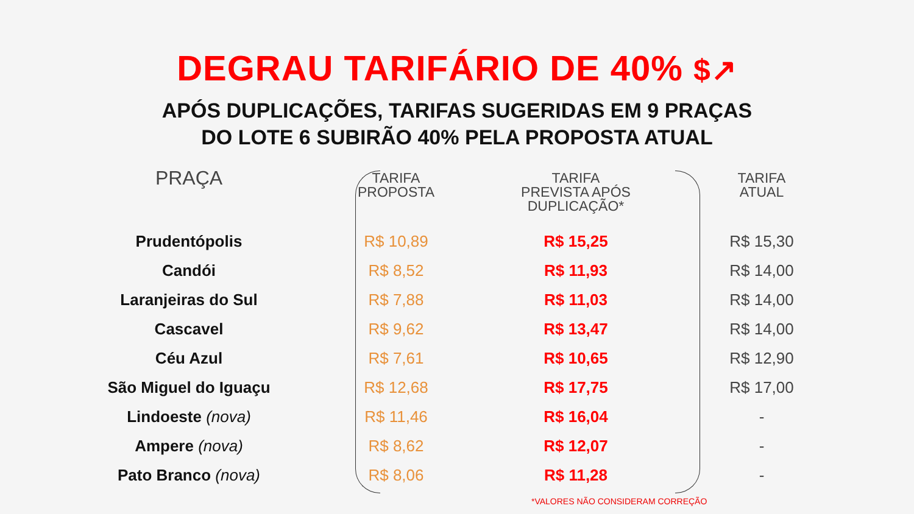DEGRAU TARIFÁRIO DE 40% $↗
APÓS DUPLICAÇÕES, TARIFAS SUGERIDAS EM 9 PRAÇAS
DO LOTE 6 SUBIRÃO 40% PELA PROPOSTA ATUAL
| PRAÇA | TARIFA PROPOSTA | TARIFA PREVISTA APÓS DUPLICAÇÃO* | TARIFA ATUAL |
| --- | --- | --- | --- |
| Prudentópolis | R$ 10,89 | R$ 15,25 | R$ 15,30 |
| Candói | R$ 8,52 | R$ 11,93 | R$ 14,00 |
| Laranjeiras do Sul | R$ 7,88 | R$ 11,03 | R$ 14,00 |
| Cascavel | R$ 9,62 | R$ 13,47 | R$ 14,00 |
| Céu Azul | R$ 7,61 | R$ 10,65 | R$ 12,90 |
| São Miguel do Iguaçu | R$ 12,68 | R$ 17,75 | R$ 17,00 |
| Lindoeste (nova) | R$ 11,46 | R$ 16,04 | - |
| Ampere (nova) | R$ 8,62 | R$ 12,07 | - |
| Pato Branco (nova) | R$ 8,06 | R$ 11,28 | - |
*VALORES NÃO CONSIDERAM CORREÇÃO